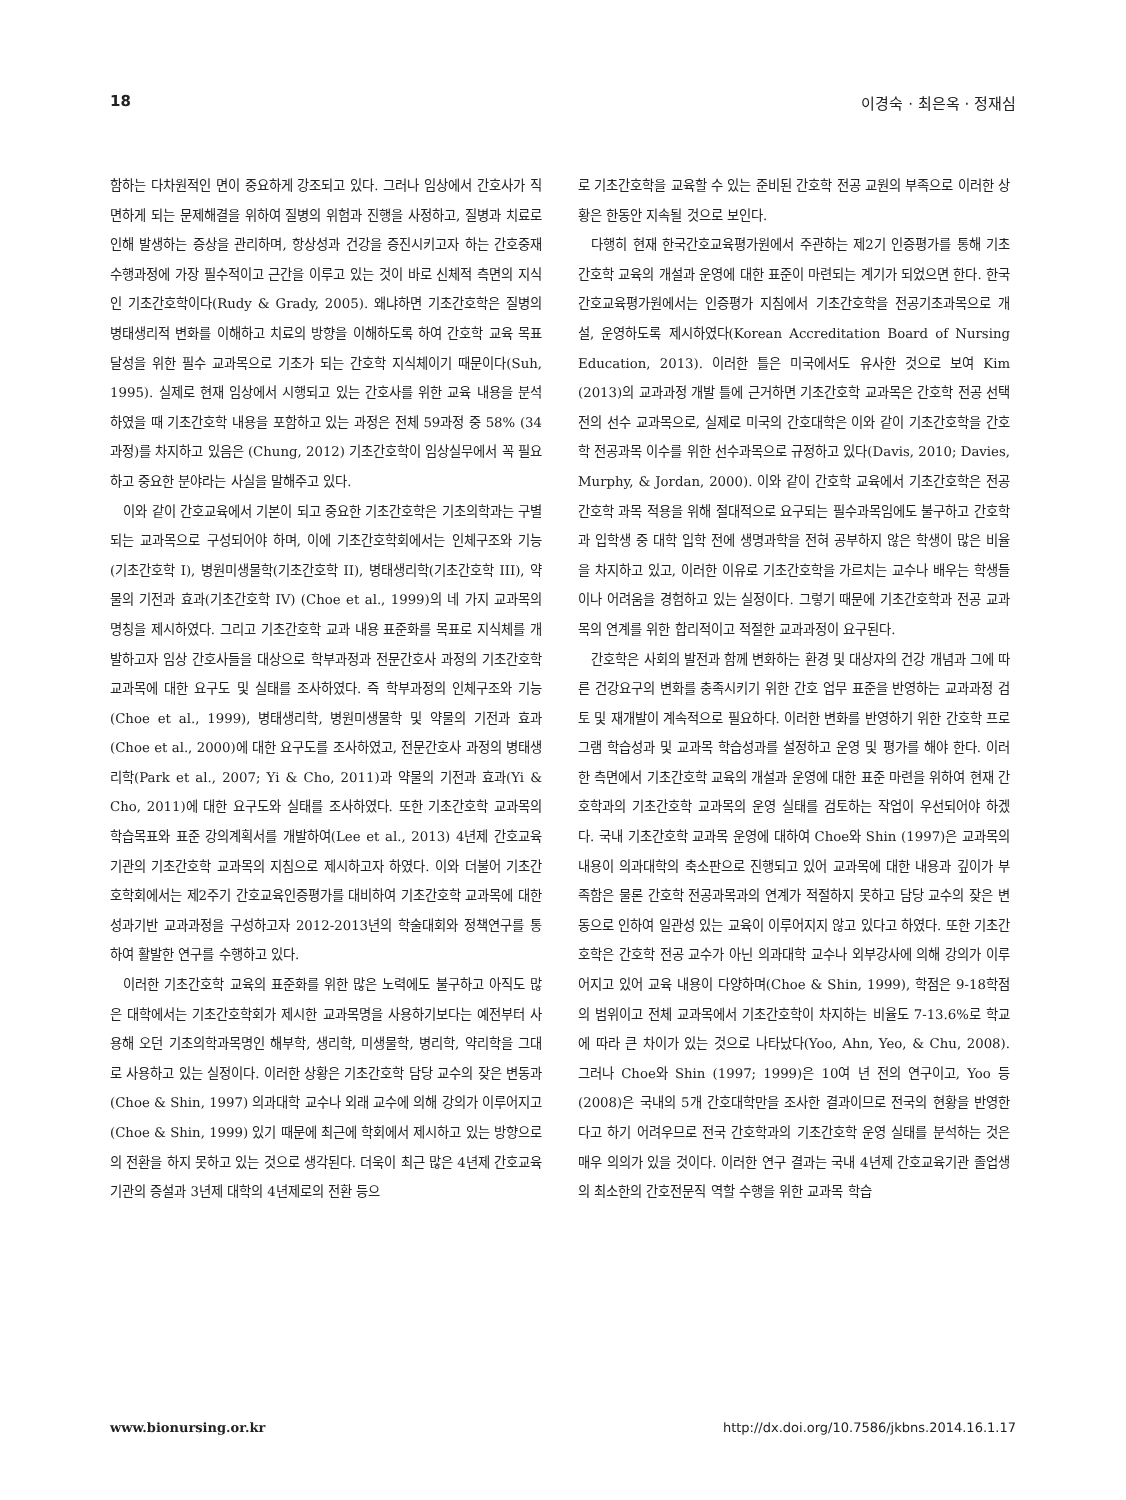18 이경숙 · 최은옥 · 정재심
함하는 다차원적인 면이 중요하게 강조되고 있다. 그러나 임상에서 간호사가 직면하게 되는 문제해결을 위하여 질병의 위험과 진행을 사정하고, 질병과 치료로 인해 발생하는 증상을 관리하며, 항상성과 건강을 증진시키고자 하는 간호중재 수행과정에 가장 필수적이고 근간을 이루고 있는 것이 바로 신체적 측면의 지식인 기초간호학이다(Rudy & Grady, 2005). 왜냐하면 기초간호학은 질병의 병태생리적 변화를 이해하고 치료의 방향을 이해하도록 하여 간호학 교육 목표 달성을 위한 필수 교과목으로 기초가 되는 간호학 지식체이기 때문이다(Suh, 1995). 실제로 현재 임상에서 시행되고 있는 간호사를 위한 교육 내용을 분석하였을 때 기초간호학 내용을 포함하고 있는 과정은 전체 59과정 중 58% (34과정)를 차지하고 있음은 (Chung, 2012) 기초간호학이 임상실무에서 꼭 필요하고 중요한 분야라는 사실을 말해주고 있다.
이와 같이 간호교육에서 기본이 되고 중요한 기초간호학은 기초의학과는 구별되는 교과목으로 구성되어야 하며, 이에 기초간호학회에서는 인체구조와 기능(기초간호학 I), 병원미생물학(기초간호학 II), 병태생리학(기초간호학 III), 약물의 기전과 효과(기초간호학 IV) (Choe et al., 1999)의 네 가지 교과목의 명칭을 제시하였다. 그리고 기초간호학 교과 내용 표준화를 목표로 지식체를 개발하고자 임상 간호사들을 대상으로 학부과정과 전문간호사 과정의 기초간호학 교과목에 대한 요구도 및 실태를 조사하였다. 즉 학부과정의 인체구조와 기능(Choe et al., 1999), 병태생리학, 병원미생물학 및 약물의 기전과 효과(Choe et al., 2000)에 대한 요구도를 조사하였고, 전문간호사 과정의 병태생리학(Park et al., 2007; Yi & Cho, 2011)과 약물의 기전과 효과(Yi & Cho, 2011)에 대한 요구도와 실태를 조사하였다. 또한 기초간호학 교과목의 학습목표와 표준 강의계획서를 개발하여(Lee et al., 2013) 4년제 간호교육기관의 기초간호학 교과목의 지침으로 제시하고자 하였다. 이와 더불어 기초간호학회에서는 제2주기 간호교육인증평가를 대비하여 기초간호학 교과목에 대한 성과기반 교과과정을 구성하고자 2012-2013년의 학술대회와 정책연구를 통하여 활발한 연구를 수행하고 있다.
이러한 기초간호학 교육의 표준화를 위한 많은 노력에도 불구하고 아직도 많은 대학에서는 기초간호학회가 제시한 교과목명을 사용하기보다는 예전부터 사용해 오던 기초의학과목명인 해부학, 생리학, 미생물학, 병리학, 약리학을 그대로 사용하고 있는 실정이다. 이러한 상황은 기초간호학 담당 교수의 잦은 변동과(Choe & Shin, 1997) 의과대학 교수나 외래 교수에 의해 강의가 이루어지고 (Choe & Shin, 1999) 있기 때문에 최근에 학회에서 제시하고 있는 방향으로의 전환을 하지 못하고 있는 것으로 생각된다. 더욱이 최근 많은 4년제 간호교육기관의 증설과 3년제 대학의 4년제로의 전환 등으
로 기초간호학을 교육할 수 있는 준비된 간호학 전공 교원의 부족으로 이러한 상황은 한동안 지속될 것으로 보인다.
다행히 현재 한국간호교육평가원에서 주관하는 제2기 인증평가를 통해 기초간호학 교육의 개설과 운영에 대한 표준이 마련되는 계기가 되었으면 한다. 한국간호교육평가원에서는 인증평가 지침에서 기초간호학을 전공기초과목으로 개설, 운영하도록 제시하였다(Korean Accreditation Board of Nursing Education, 2013). 이러한 틀은 미국에서도 유사한 것으로 보여 Kim (2013)의 교과과정 개발 틀에 근거하면 기초간호학 교과목은 간호학 전공 선택 전의 선수 교과목으로, 실제로 미국의 간호대학은 이와 같이 기초간호학을 간호학 전공과목 이수를 위한 선수과목으로 규정하고 있다(Davis, 2010; Davies, Murphy, & Jordan, 2000). 이와 같이 간호학 교육에서 기초간호학은 전공 간호학 과목 적용을 위해 절대적으로 요구되는 필수과목임에도 불구하고 간호학과 입학생 중 대학 입학 전에 생명과학을 전혀 공부하지 않은 학생이 많은 비율을 차지하고 있고, 이러한 이유로 기초간호학을 가르치는 교수나 배우는 학생들이나 어려움을 경험하고 있는 실정이다. 그렇기 때문에 기초간호학과 전공 교과목의 연계를 위한 합리적이고 적절한 교과과정이 요구된다.
간호학은 사회의 발전과 함께 변화하는 환경 및 대상자의 건강 개념과 그에 따른 건강요구의 변화를 충족시키기 위한 간호 업무 표준을 반영하는 교과과정 검토 및 재개발이 계속적으로 필요하다. 이러한 변화를 반영하기 위한 간호학 프로그램 학습성과 및 교과목 학습성과를 설정하고 운영 및 평가를 해야 한다. 이러한 측면에서 기초간호학 교육의 개설과 운영에 대한 표준 마련을 위하여 현재 간호학과의 기초간호학 교과목의 운영 실태를 검토하는 작업이 우선되어야 하겠다. 국내 기초간호학 교과목 운영에 대하여 Choe와 Shin (1997)은 교과목의 내용이 의과대학의 축소판으로 진행되고 있어 교과목에 대한 내용과 깊이가 부족함은 물론 간호학 전공과목과의 연계가 적절하지 못하고 담당 교수의 잦은 변동으로 인하여 일관성 있는 교육이 이루어지지 않고 있다고 하였다. 또한 기초간호학은 간호학 전공 교수가 아닌 의과대학 교수나 외부강사에 의해 강의가 이루어지고 있어 교육 내용이 다양하며(Choe & Shin, 1999), 학점은 9-18학점의 범위이고 전체 교과목에서 기초간호학이 차지하는 비율도 7-13.6%로 학교에 따라 큰 차이가 있는 것으로 나타났다(Yoo, Ahn, Yeo, & Chu, 2008). 그러나 Choe와 Shin (1997; 1999)은 10여 년 전의 연구이고, Yoo 등(2008)은 국내의 5개 간호대학만을 조사한 결과이므로 전국의 현황을 반영한다고 하기 어려우므로 전국 간호학과의 기초간호학 운영 실태를 분석하는 것은 매우 의의가 있을 것이다. 이러한 연구 결과는 국내 4년제 간호교육기관 졸업생의 최소한의 간호전문직 역할 수행을 위한 교과목 학습
www.bionursing.or.kr http://dx.doi.org/10.7586/jkbns.2014.16.1.17